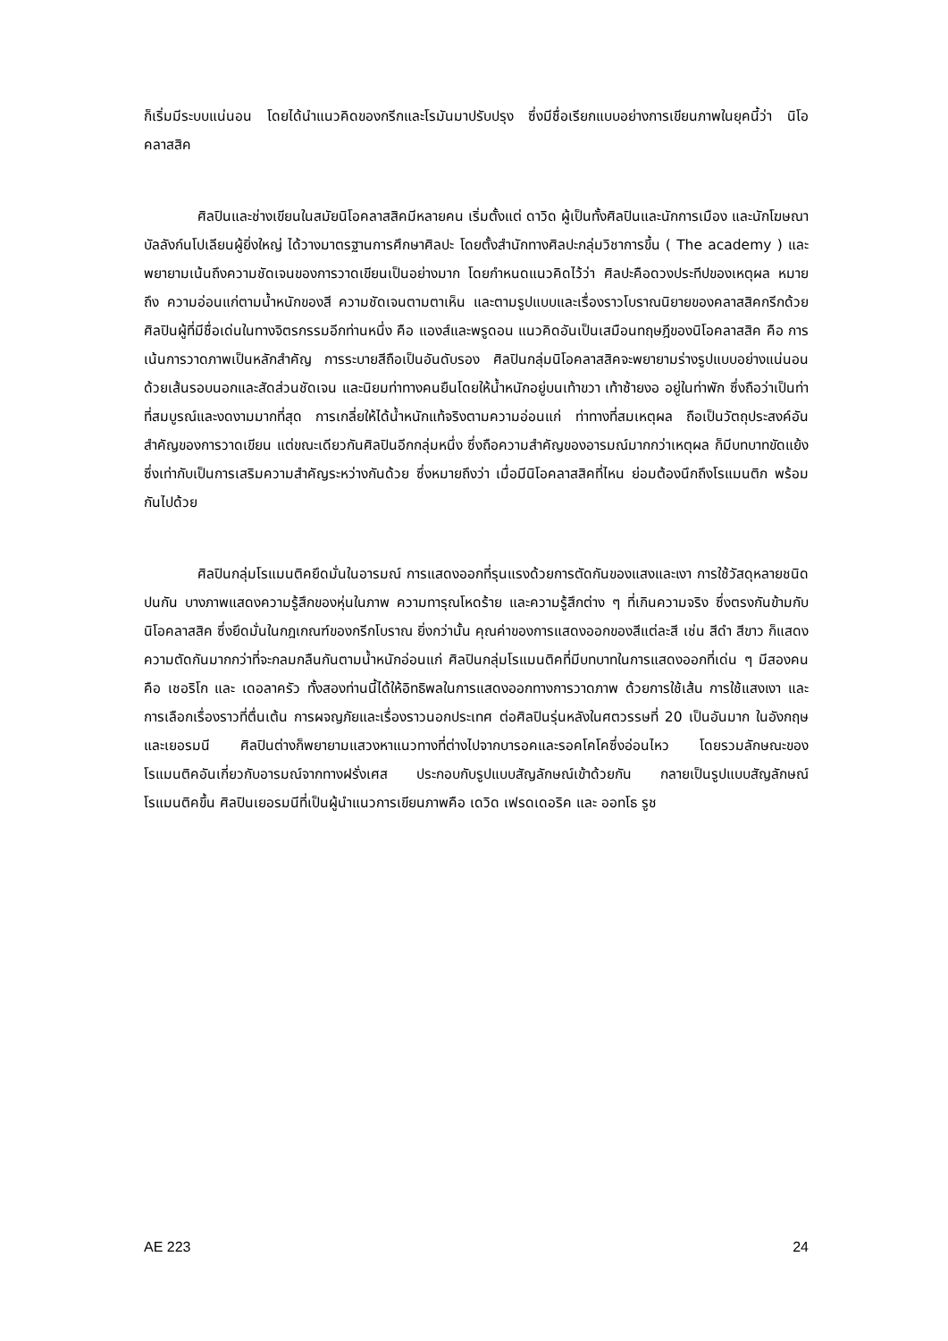ก็เริ่มมีระบบแน่นอน โดยได้นำแนวคิดของกรีกและโรมันมาปรับปรุง ซึ่งมีชื่อเรียกแบบอย่างการเขียนภาพในยุคนี้ว่า นิโอคลาสสิค
ศิลปินและช่างเขียนในสมัยนิโอคลาสสิคมีหลายคน เริ่มตั้งแต่ ดาวิด ผู้เป็นทั้งศิลปินและนักการเมือง และนักโฆษณาบัลลังก์นโปเลียนผู้ยิ่งใหญ่ ได้วางมาตรฐานการศึกษาศิลปะ โดยตั้งสำนักทางศิลปะกลุ่มวิชาการขึ้น ( The academy ) และพยายามเน้นถึงความชัดเจนของการวาดเขียนเป็นอย่างมาก โดยกำหนดแนวคิดไว้ว่า ศิลปะคือดวงประทีปของเหตุผล หมายถึง ความอ่อนแก่ตามน้ำหนักของสี ความชัดเจนตามตาเห็น และตามรูปแบบและเรื่องราวโบราณนิยายของคลาสสิคกรีกด้วย ศิลปินผู้ที่มีชื่อเด่นในทางจิตรกรรมอีกท่านหนึ่ง คือ แองส์และพรูดอน แนวคิดอันเป็นเสมือนทฤษฎีของนิโอคลาสสิค คือ การเน้นการวาดภาพเป็นหลักสำคัญ การระบายสีถือเป็นอันดับรอง ศิลปินกลุ่มนิโอคลาสสิคจะพยายามร่างรูปแบบอย่างแน่นอนด้วยเส้นรอบนอกและสัดส่วนชัดเจน และนิยมท่าทางคนยืนโดยให้น้ำหนักอยู่บนเท้าขวา เท้าซ้ายงอ อยู่ในท่าพัก ซึ่งถือว่าเป็นท่าที่สมบูรณ์และงดงามมากที่สุด การเกลี่ยให้ได้น้ำหนักแท้จริงตามความอ่อนแก่ ท่าทางที่สมเหตุผล ถือเป็นวัตถุประสงค์อันสำคัญของการวาดเขียน แต่ขณะเดียวกันศิลปินอีกกลุ่มหนึ่ง ซึ่งถือความสำคัญของอารมณ์มากกว่าเหตุผล ก็มีบทบาทขัดแย้ง ซึ่งเท่ากับเป็นการเสริมความสำคัญระหว่างกันด้วย ซึ่งหมายถึงว่า เมื่อมีนิโอคลาสสิคที่ไหน ย่อมต้องนึกถึงโรแมนติก พร้อมกันไปด้วย
ศิลปินกลุ่มโรแมนติคยึดมั่นในอารมณ์ การแสดงออกที่รุนแรงด้วยการตัดกันของแสงและเงา การใช้วัสดุหลายชนิดปนกัน บางภาพแสดงความรู้สึกของหุ่นในภาพ ความทารุณโหดร้าย และความรู้สึกต่าง ๆ ที่เกินความจริง ซึ่งตรงกันข้ามกับนิโอคลาสสิค ซึ่งยึดมั่นในกฎเกณฑ์ของกรีกโบราณ ยิ่งกว่านั้น คุณค่าของการแสดงออกของสีแต่ละสี เช่น สีดำ สีขาว ก็แสดงความตัดกันมากกว่าที่จะกลมกลืนกันตามน้ำหนักอ่อนแก่ ศิลปินกลุ่มโรแมนติคที่มีบทบาทในการแสดงออกที่เด่น ๆ มีสองคน คือ เชอริโก และ เดอลาครัว ทั้งสองท่านนี้ได้ให้อิทธิพลในการแสดงออกทางการวาดภาพ ด้วยการใช้เส้น การใช้แสงเงา และการเลือกเรื่องราวที่ตื่นเต้น การผจญภัยและเรื่องราวนอกประเทศ ต่อศิลปินรุ่นหลังในศตวรรษที่ 20 เป็นอันมาก ในอังกฤษและเยอรมนี ศิลปินต่างก็พยายามแสวงหาแนวทางที่ต่างไปจากบารอคและรอคโคโคซึ่งอ่อนไหว โดยรวมลักษณะของโรแมนติคอันเกี่ยวกับอารมณ์จากทางฝรั่งเศส ประกอบกับรูปแบบสัญลักษณ์เข้าด้วยกัน กลายเป็นรูปแบบสัญลักษณ์โรแมนติคขึ้น ศิลปินเยอรมนีที่เป็นผู้นำแนวการเขียนภาพคือ เดวิด เฟรดเดอริค และ ออทโธ รูช
AE 223 24